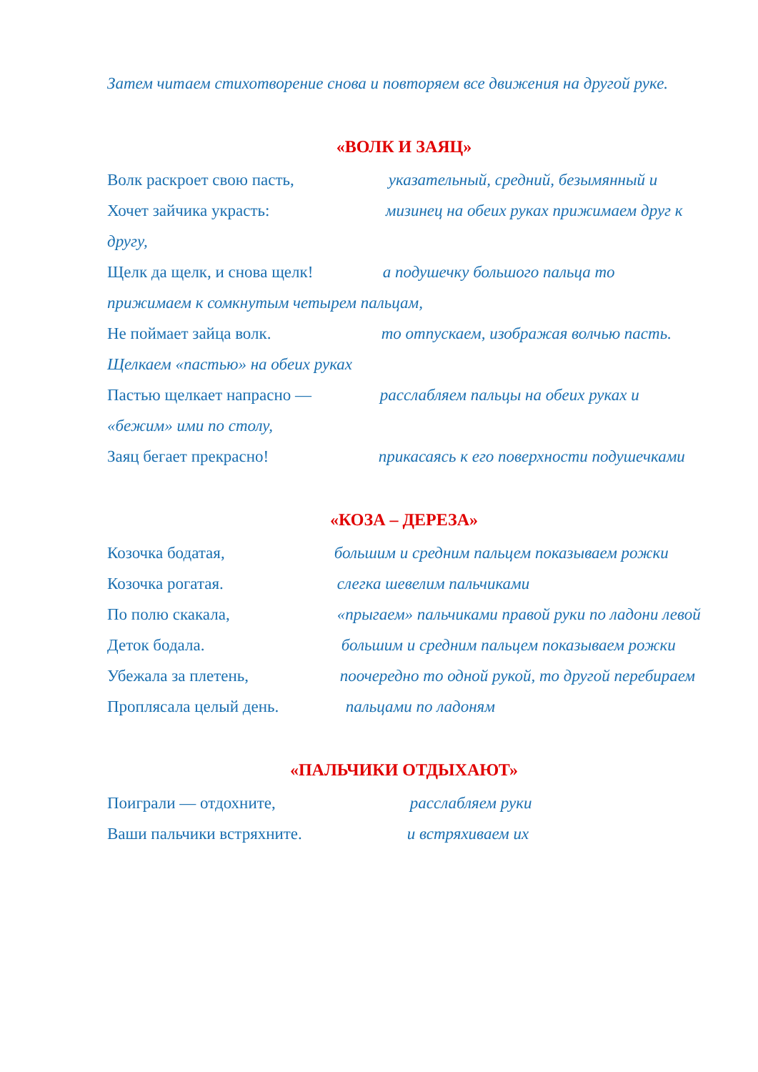Затем читаем стихотворение снова и повторяем все движения на другой руке.
«ВОЛК И ЗАЯЦ»
Волк раскроет свою пасть, указательный, средний, безымянный и
Хочет зайчика украсть: мизинец на обеих руках прижимаем друг к другу,
Щелк да щелк, и снова щелк! а подушечку большого пальца то прижимаем к сомкнутым четырем пальцам,
Не поймает зайца волк. то отпускаем, изображая волчью пасть. Щелкаем «пастью» на обеих руках
Пастью щелкает напрасно — расслабляем пальцы на обеих руках и «бежим» ими по столу,
Заяц бегает прекрасно! прикасаясь к его поверхности подушечками
«КОЗА – ДЕРЕЗА»
Козочка бодатая, большим и средним пальцем показываем рожки
Козочка рогатая. слегка шевелим пальчиками
По полю скакала, «прыгаем» пальчиками правой руки по ладони левой
Деток бодала. большим и средним пальцем показываем рожки
Убежала за плетень, поочередно то одной рукой, то другой перебираем
Проплясала целый день. пальцами по ладоням
«ПАЛЬЧИКИ ОТДЫХАЮТ»
Поиграли — отдохните, расслабляем руки
Ваши пальчики встряхните. и встряхиваем их